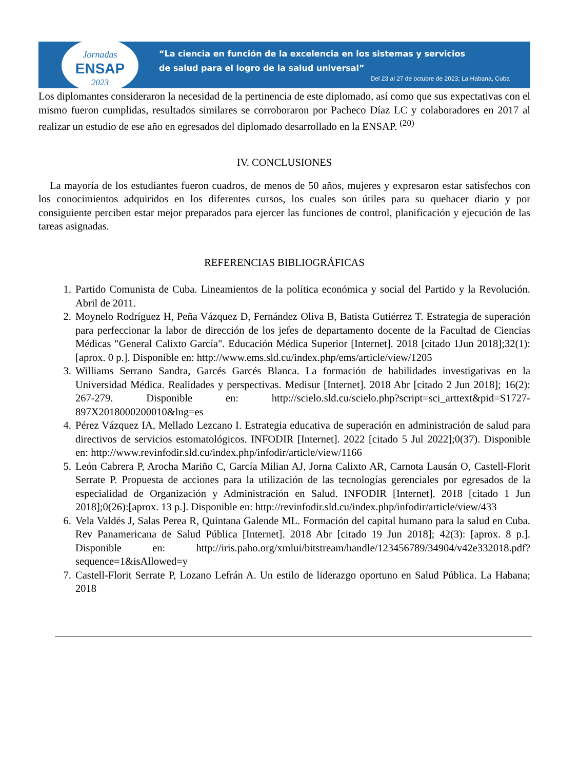Jornadas
ENSAP
2023
“La ciencia en función de la excelencia en los sistemas y servicios
de salud para el logro de la salud universal”
Del 23 al 27 de octubre de 2023; La Habana, Cuba
Los diplomantes consideraron la necesidad de la pertinencia de este diplomado, así como que sus expectativas con el mismo fueron cumplidas, resultados similares se corroboraron por Pacheco Díaz LC y colaboradores en 2017 al realizar un estudio de ese año en egresados del diplomado desarrollado en la ENSAP. <sup>(20)</sup>
IV. CONCLUSIONES
La mayoría de los estudiantes fueron cuadros, de menos de 50 años, mujeres y expresaron estar satisfechos con los conocimientos adquiridos en los diferentes cursos, los cuales son útiles para su quehacer diario y por consiguiente perciben estar mejor preparados para ejercer las funciones de control, planificación y ejecución de las tareas asignadas.
REFERENCIAS BIBLIOGRÁFICAS
1. Partido Comunista de Cuba. Lineamientos de la política económica y social del Partido y la Revolución. Abril de 2011.
2. Moynelo Rodríguez H, Peña Vázquez D, Fernández Oliva B, Batista Gutiérrez T. Estrategia de superación para perfeccionar la labor de dirección de los jefes de departamento docente de la Facultad de Ciencias Médicas "General Calixto García". Educación Médica Superior [Internet]. 2018 [citado 1Jun 2018];32(1):[aprox. 0 p.]. Disponible en: http://www.ems.sld.cu/index.php/ems/article/view/1205
3. Williams Serrano Sandra, Garcés Garcés Blanca. La formación de habilidades investigativas en la Universidad Médica. Realidades y perspectivas. Medisur [Internet]. 2018 Abr [citado 2 Jun 2018]; 16(2): 267-279. Disponible en: http://scielo.sld.cu/scielo.php?script=sci_arttext&pid=S1727-897X2018000200010&lng=es
4. Pérez Vázquez IA, Mellado Lezcano I. Estrategia educativa de superación en administración de salud para directivos de servicios estomatológicos. INFODIR [Internet]. 2022 [citado 5 Jul 2022];0(37). Disponible en: http://www.revinfodir.sld.cu/index.php/infodir/article/view/1166
5. León Cabrera P, Arocha Mariño C, García Milian AJ, Jorna Calixto AR, Carnota Lausán O, Castell-Florit Serrate P. Propuesta de acciones para la utilización de las tecnologías gerenciales por egresados de la especialidad de Organización y Administración en Salud. INFODIR [Internet]. 2018 [citado 1 Jun 2018];0(26):[aprox. 13 p.]. Disponible en: http://revinfodir.sld.cu/index.php/infodir/article/view/433
6. Vela Valdés J, Salas Perea R, Quintana Galende ML. Formación del capital humano para la salud en Cuba. Rev Panamericana de Salud Pública [Internet]. 2018 Abr [citado 19 Jun 2018]; 42(3): [aprox. 8 p.]. Disponible en: http://iris.paho.org/xmlui/bitstream/handle/123456789/34904/v42e332018.pdf?sequence=1&isAllowed=y
7. Castell-Florit Serrate P, Lozano Lefrán A. Un estilo de liderazgo oportuno en Salud Pública. La Habana; 2018